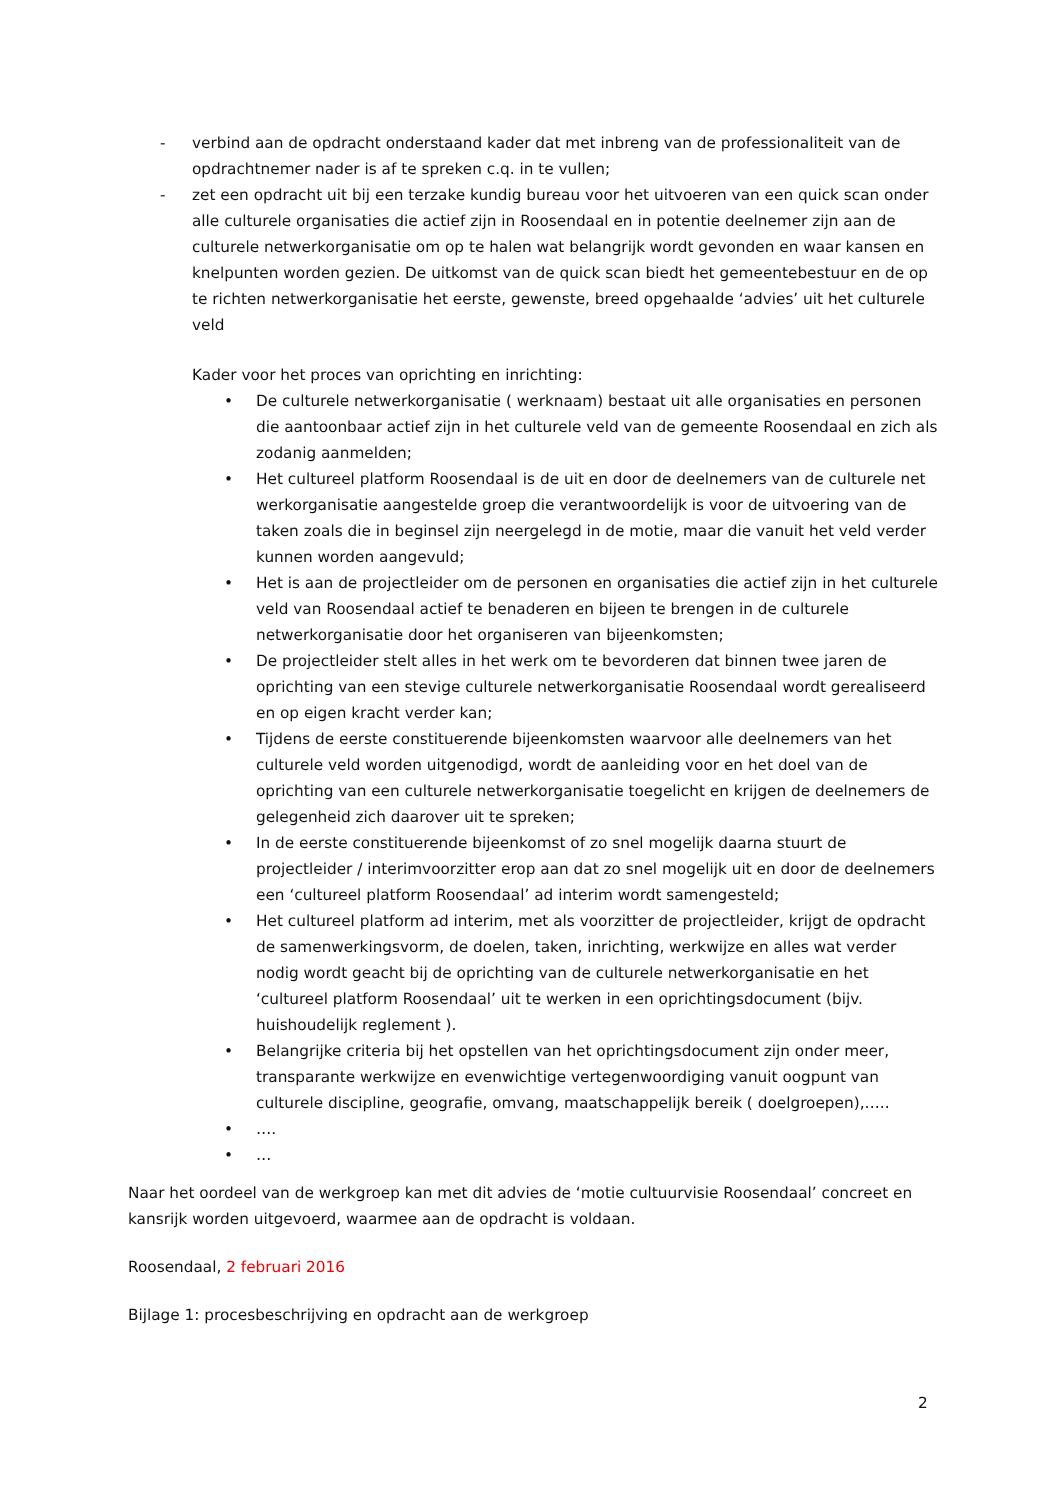- verbind aan de opdracht onderstaand kader dat met inbreng van de professionaliteit van de opdrachtnemer nader is af te spreken c.q. in te vullen;
- zet een opdracht uit bij een terzake kundig bureau voor het uitvoeren van een quick scan onder alle culturele organisaties die actief zijn in Roosendaal en in potentie deelnemer zijn aan de culturele netwerkorganisatie om op te halen wat belangrijk wordt gevonden en waar kansen en knelpunten worden gezien. De uitkomst van de quick scan biedt het gemeentebestuur en de op te richten netwerkorganisatie het eerste, gewenste, breed opgehaalde ‘advies’ uit het culturele veld
Kader voor het proces van oprichting en inrichting:
• De culturele netwerkorganisatie ( werknaam) bestaat uit alle organisaties en personen die aantoonbaar actief zijn in het culturele veld van de gemeente Roosendaal en zich als zodanig aanmelden;
• Het cultureel platform Roosendaal is de uit en door de deelnemers van de culturele net werkorganisatie aangestelde groep die verantwoordelijk is voor de uitvoering van de taken zoals die in beginsel zijn neergelegd in de motie, maar die vanuit het veld verder kunnen worden aangevuld;
• Het is aan de projectleider om de personen en organisaties die actief zijn in het culturele veld van Roosendaal actief te benaderen en bijeen te brengen in de culturele netwerkorganisatie door het organiseren van bijeenkomsten;
• De projectleider stelt alles in het werk om te bevorderen dat binnen twee jaren de oprichting van een stevige culturele netwerkorganisatie Roosendaal wordt gerealiseerd en op eigen kracht verder kan;
• Tijdens de eerste constituerende bijeenkomsten waarvoor alle deelnemers van het culturele veld worden uitgenodigd, wordt de aanleiding voor en het doel van de oprichting van een culturele netwerkorganisatie toegelicht en krijgen de deelnemers de gelegenheid zich daarover uit te spreken;
• In de eerste constituerende bijeenkomst of zo snel mogelijk daarna stuurt de projectleider / interimvoorzitter erop aan dat zo snel mogelijk uit en door de deelnemers een ‘cultureel platform Roosendaal’ ad interim wordt samengesteld;
• Het cultureel platform ad interim, met als voorzitter de projectleider, krijgt de opdracht de samenwerkingsvorm, de doelen, taken, inrichting, werkwijze en alles wat verder nodig wordt geacht bij de oprichting van de culturele netwerkorganisatie en het ‘cultureel platform Roosendaal’ uit te werken in een oprichtingsdocument (bijv. huishoudelijk reglement ).
• Belangrijke criteria bij het opstellen van het oprichtingsdocument zijn onder meer, transparante werkwijze en evenwichtige vertegenwoordiging vanuit oogpunt van culturele discipline, geografie, omvang, maatschappelijk bereik ( doelgroepen),…..
• ….
• …
Naar het oordeel van de werkgroep kan met dit advies de ‘motie cultuurvisie Roosendaal’ concreet en kansrijk worden uitgevoerd, waarmee aan de opdracht is voldaan.
Roosendaal, 2 februari 2016
Bijlage 1: procesbeschrijving en opdracht aan de werkgroep
2